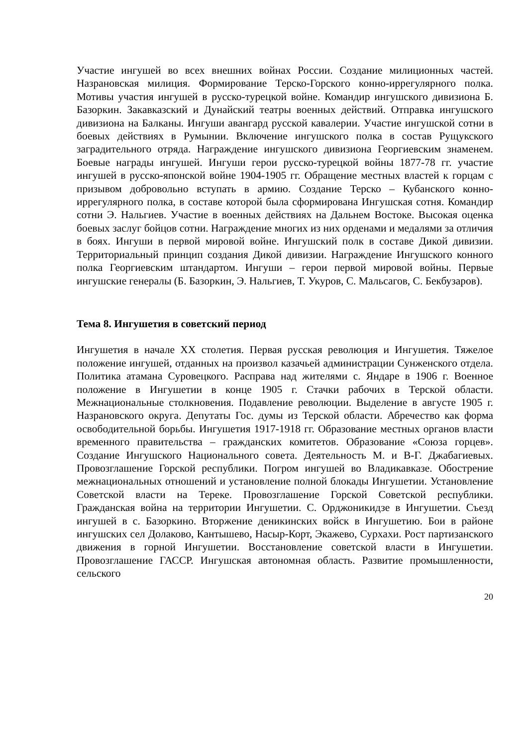Участие ингушей во всех внешних войнах России. Создание милиционных частей. Назрановская милиция. Формирование Терско-Горского конно-иррегулярного полка. Мотивы участия ингушей в русско-турецкой войне. Командир ингушского дивизиона Б. Базоркин. Закавказский и Дунайский театры военных действий. Отправка ингушского дивизиона на Балканы. Ингуши авангард русской кавалерии. Участие ингушской сотни в боевых действиях в Румынии. Включение ингушского полка в состав Рущукского заградительного отряда. Награждение ингушского дивизиона Георгиевским знаменем. Боевые награды ингушей. Ингуши герои русско-турецкой войны 1877-78 гг. участие ингушей в русско-японской войне 1904-1905 гг. Обращение местных властей к горцам с призывом добровольно вступать в армию. Создание Терско – Кубанского конно-иррегулярного полка, в составе которой была сформирована Ингушская сотня. Командир сотни Э. Нальгиев. Участие в военных действиях на Дальнем Востоке. Высокая оценка боевых заслуг бойцов сотни. Награждение многих из них орденами и медалями за отличия в боях. Ингуши в первой мировой войне. Ингушский полк в составе Дикой дивизии. Территориальный принцип создания Дикой дивизии. Награждение Ингушского конного полка Георгиевским штандартом. Ингуши – герои первой мировой войны. Первые ингушские генералы (Б. Базоркин, Э. Нальгиев, Т. Укуров, С. Мальсагов, С. Бекбузаров).
Тема 8. Ингушетия в советский период
Ингушетия в начале XX столетия. Первая русская революция и Ингушетия. Тяжелое положение ингушей, отданных на произвол казачьей администрации Сунженского отдела. Политика атамана Суровецкого. Расправа над жителями с. Яндаре в 1906 г. Военное положение в Ингушетии в конце 1905 г. Стачки рабочих в Терской области. Межнациональные столкновения. Подавление революции. Выделение в августе 1905 г. Назрановского округа. Депутаты Гос. думы из Терской области. Абречество как форма освободительной борьбы. Ингушетия 1917-1918 гг. Образование местных органов власти временного правительства – гражданских комитетов. Образование «Союза горцев». Создание Ингушского Национального совета. Деятельность М. и В-Г. Джабагиевых. Провозглашение Горской республики. Погром ингушей во Владикавказе. Обострение межнациональных отношений и установление полной блокады Ингушетии. Установление Советской власти на Тереке. Провозглашение Горской Советской республики. Гражданская война на территории Ингушетии. С. Орджоникидзе в Ингушетии. Съезд ингушей в с. Базоркино. Вторжение деникинских войск в Ингушетию. Бои в районе ингушских сел Долаково, Кантышево, Насыр-Корт, Экажево, Сурхахи. Рост партизанского движения в горной Ингушетии. Восстановление советской власти в Ингушетии. Провозглашение ГАССР. Ингушская автономная область. Развитие промышленности, сельского
20